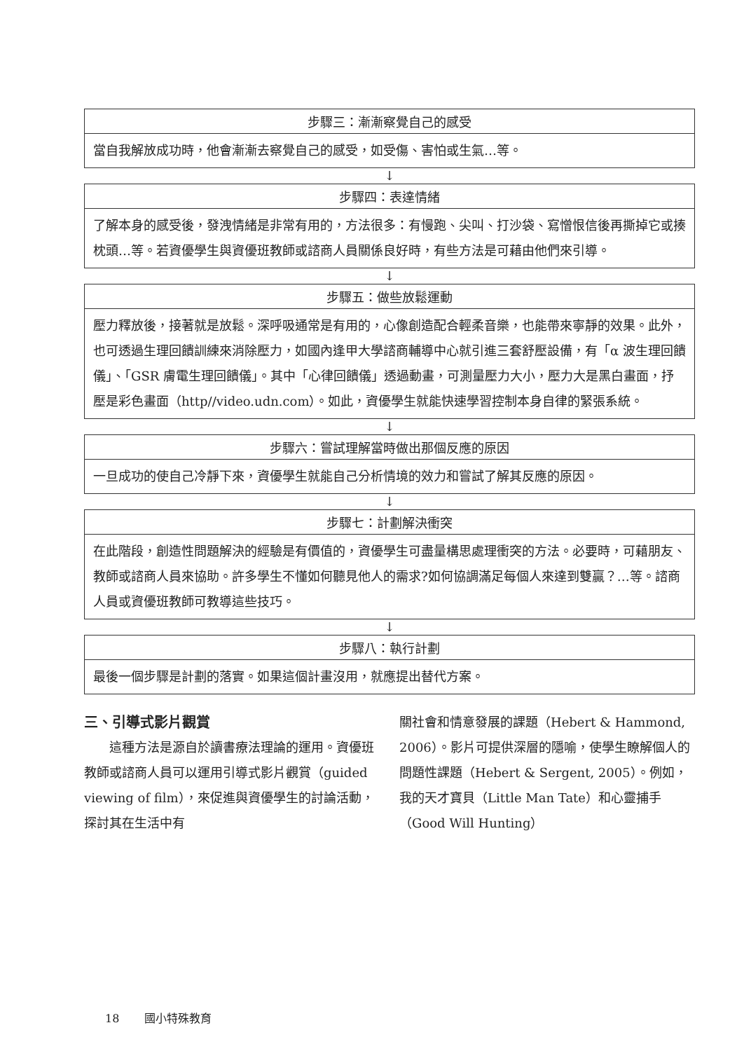| 步驟三：漸漸察覺自己的感受 |
| --- |
| 當自我解放成功時，他會漸漸去察覺自己的感受，如受傷、害怕或生氣…等。 |
↓
| 步驟四：表達情緒 |
| --- |
| 了解本身的感受後，發洩情緒是非常有用的，方法很多：有慢跑、尖叫、打沙袋、寫憎恨信後再撕掉它或揍枕頭…等。若資優學生與資優班教師或諮商人員關係良好時，有些方法是可藉由他們來引導。 |
↓
| 步驟五：做些放鬆運動 |
| --- |
| 壓力釋放後，接著就是放鬆。深呼吸通常是有用的，心像創造配合輕柔音樂，也能帶來寧靜的效果。此外，也可透過生理回饋訓練來消除壓力，如國內逢甲大學諮商輔導中心就引進三套舒壓設備，有「α 波生理回饋儀」、「GSR 膚電生理回饋儀」。其中「心律回饋儀」透過動畫，可測量壓力大小，壓力大是黑白畫面，抒壓是彩色畫面（http//video.udn.com）。如此，資優學生就能快速學習控制本身自律的緊張系統。 |
↓
| 步驟六：嘗試理解當時做出那個反應的原因 |
| --- |
| 一旦成功的使自己冷靜下來，資優學生就能自己分析情境的效力和嘗試了解其反應的原因。 |
↓
| 步驟七：計劃解決衝突 |
| --- |
| 在此階段，創造性問題解決的經驗是有價值的，資優學生可盡量構思處理衝突的方法。必要時，可藉朋友、教師或諮商人員來協助。許多學生不懂如何聽見他人的需求?如何協調滿足每個人來達到雙贏？…等。諮商人員或資優班教師可教導這些技巧。 |
↓
| 步驟八：執行計劃 |
| --- |
| 最後一個步驟是計劃的落實。如果這個計畫沒用，就應提出替代方案。 |
三、引導式影片觀賞
這種方法是源自於讀書療法理論的運用。資優班教師或諮商人員可以運用引導式影片觀賞（guided viewing of film），來促進與資優學生的討論活動，探討其在生活中有
關社會和情意發展的課題（Hebert & Hammond, 2006）。影片可提供深層的隱喻，使學生瞭解個人的問題性課題（Hebert & Sergent, 2005）。例如，我的天才寶貝（Little Man Tate）和心靈捕手（Good Will Hunting）
18 國小特殊教育